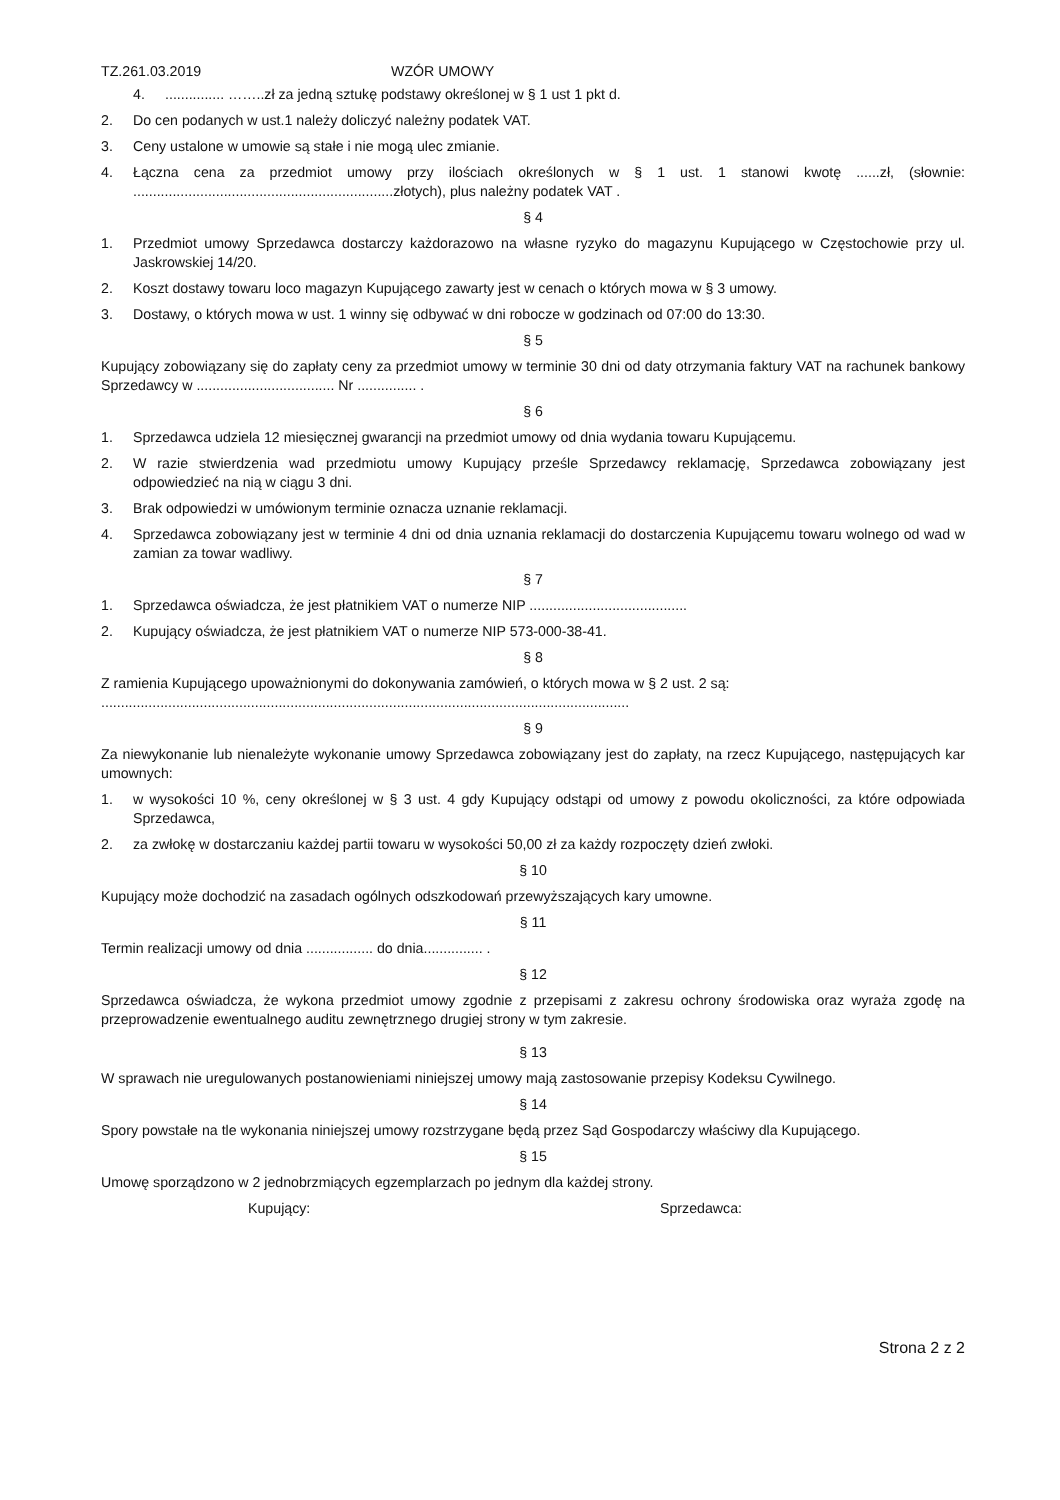TZ.261.03.2019 WZÓR UMOWY
4................ ……..zł za jedną sztukę podstawy określonej w § 1 ust 1 pkt d.
2. Do cen podanych w ust.1 należy doliczyć należny podatek VAT.
3. Ceny ustalone w umowie są stałe i nie mogą ulec zmianie.
4. Łączna cena za przedmiot umowy przy ilościach określonych w § 1 ust. 1 stanowi kwotę ......zł, (słownie: ..................................................................złotych), plus należny podatek VAT .
§ 4
1. Przedmiot umowy Sprzedawca dostarczy każdorazowo na własne ryzyko do magazynu Kupującego w Częstochowie przy ul. Jaskrowskiej 14/20.
2. Koszt dostawy towaru loco magazyn Kupującego zawarty jest w cenach o których mowa w § 3 umowy.
3. Dostawy, o których mowa w ust. 1 winny się odbywać w dni robocze w godzinach od 07:00 do 13:30.
§ 5
Kupujący zobowiązany się do zapłaty ceny za przedmiot umowy w terminie 30 dni od daty otrzymania faktury VAT na rachunek bankowy Sprzedawcy w ................................... Nr ............... .
§ 6
1. Sprzedawca udziela 12 miesięcznej gwarancji na przedmiot umowy od dnia wydania towaru Kupującemu.
2. W razie stwierdzenia wad przedmiotu umowy Kupujący prześle Sprzedawcy reklamację, Sprzedawca zobowiązany jest odpowiedzieć na nią w ciągu 3 dni.
3. Brak odpowiedzi w umówionym terminie oznacza uznanie reklamacji.
4. Sprzedawca zobowiązany jest w terminie 4 dni od dnia uznania reklamacji do dostarczenia Kupującemu towaru wolnego od wad w zamian za towar wadliwy.
§ 7
1. Sprzedawca oświadcza, że jest płatnikiem VAT o numerze NIP ........................................
2. Kupujący oświadcza, że jest płatnikiem VAT o numerze NIP 573-000-38-41.
§ 8
Z ramienia Kupującego upoważnionymi do dokonywania zamówień, o których mowa w § 2 ust. 2 są:
......................................................................................................................................
§ 9
Za niewykonanie lub nienależyte wykonanie umowy Sprzedawca zobowiązany jest do zapłaty, na rzecz Kupującego, następujących kar umownych:
1. w wysokości 10 %, ceny określonej w § 3 ust. 4 gdy Kupujący odstąpi od umowy z powodu okoliczności, za które odpowiada Sprzedawca,
2. za zwłokę w dostarczaniu każdej partii towaru w wysokości 50,00 zł za każdy rozpoczęty dzień zwłoki.
§ 10
Kupujący może dochodzić na zasadach ogólnych odszkodowań przewyższających kary umowne.
§ 11
Termin realizacji umowy od dnia ................. do dnia............... .
§ 12
Sprzedawca oświadcza, że wykona przedmiot umowy zgodnie z przepisami z zakresu ochrony środowiska oraz wyraża zgodę na przeprowadzenie ewentualnego auditu zewnętrznego drugiej strony w tym zakresie.
§ 13
W sprawach nie uregulowanych postanowieniami niniejszej umowy mają zastosowanie przepisy Kodeksu Cywilnego.
§ 14
Spory powstałe na tle wykonania niniejszej umowy rozstrzygane będą przez Sąd Gospodarczy właściwy dla Kupującego.
§ 15
Umowę sporządzono w 2 jednobrzmiących egzemplarzach po jednym dla każdej strony.
Kupujący: Sprzedawca:
Strona 2 z 2